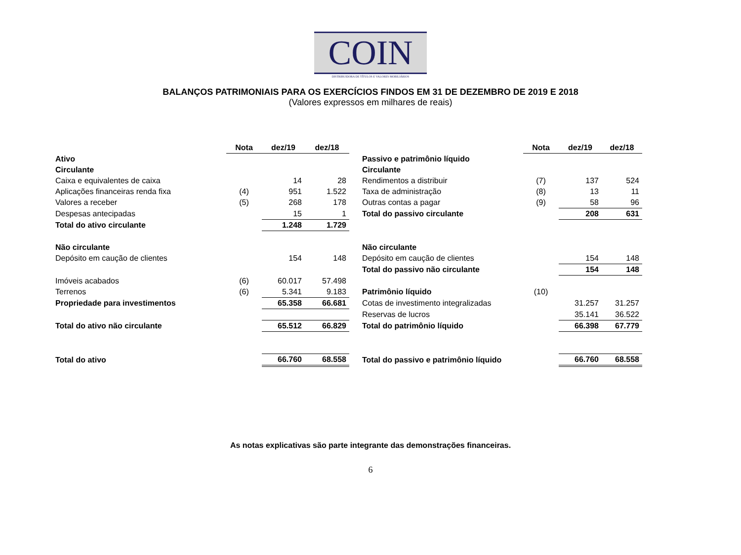COIN
DISTRIBUIDORA DE TÍTULOS E VALORES MOBILIÁRIOS
BALANÇOS PATRIMONIAIS PARA OS EXERCÍCIOS FINDOS EM 31 DE DEZEMBRO DE 2019 E 2018
(Valores expressos em milhares de reais)
| | Nota | dez/19 | dez/18 | | | Nota | dez/19 | dez/18 |
| --- | --- | --- | --- | --- | --- | --- | --- | --- |
| Ativo | | | | | Passivo e patrimônio líquido | | | |
| Circulante | | | | | Circulante | | | |
| Caixa e equivalentes de caixa | | 14 | 28 | | Rendimentos a distribuir | (7) | 137 | 524 |
| Aplicações financeiras renda fixa | (4) | 951 | 1.522 | | Taxa de administração | (8) | 13 | 11 |
| Valores a receber | (5) | 268 | 178 | | Outras contas a pagar | (9) | 58 | 96 |
| Despesas antecipadas | | 15 | 1 | | Total do passivo circulante | | 208 | 631 |
| Total do ativo circulante | | 1.248 | 1.729 | | | | | |
| Não circulante | | | | | Não circulante | | | |
| Depósito em caução de clientes | | 154 | 148 | | Depósito em caução de clientes | | 154 | 148 |
| | | | | | Total do passivo não circulante | | 154 | 148 |
| Imóveis acabados | (6) | 60.017 | 57.498 | | | | | |
| Terrenos | (6) | 5.341 | 9.183 | | Patrimônio líquido | (10) | | |
| Propriedade para investimentos | | 65.358 | 66.681 | | Cotas de investimento integralizadas | | 31.257 | 31.257 |
| | | | | | Reservas de lucros | | 35.141 | 36.522 |
| Total do ativo não circulante | | 65.512 | 66.829 | | Total do patrimônio líquido | | 66.398 | 67.779 |
| Total do ativo | | 66.760 | 68.558 | | Total do passivo e patrimônio líquido | | 66.760 | 68.558 |
As notas explicativas são parte integrante das demonstrações financeiras.
6